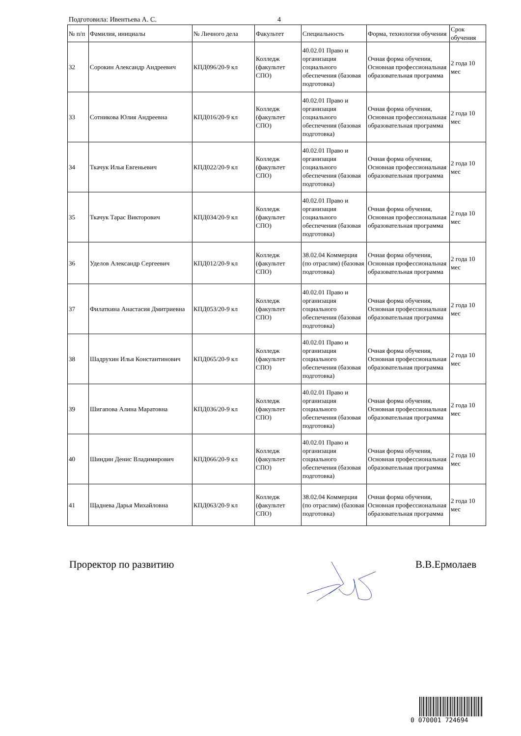Подготовила: Ивентьева А. С. 4
| № п/п | Фамилия, инициалы | № Личного дела | Факультет | Специальность | Форма, технология обучения | Срок обучения |
| --- | --- | --- | --- | --- | --- | --- |
| 32 | Сорокин Александр Андреевич | КПД096/20-9 кл | Колледж (факультет СПО) | 40.02.01 Право и организация социального обеспечения (базовая подготовка) | Очная форма обучения, Основная профессиональная образовательная программа | 2 года 10 мес |
| 33 | Сотникова Юлия Андреевна | КПД016/20-9 кл | Колледж (факультет СПО) | 40.02.01 Право и организация социального обеспечения (базовая подготовка) | Очная форма обучения, Основная профессиональная образовательная программа | 2 года 10 мес |
| 34 | Ткачук Илья Евгеньевич | КПД022/20-9 кл | Колледж (факультет СПО) | 40.02.01 Право и организация социального обеспечения (базовая подготовка) | Очная форма обучения, Основная профессиональная образовательная программа | 2 года 10 мес |
| 35 | Ткачук Тарас Викторович | КПД034/20-9 кл | Колледж (факультет СПО) | 40.02.01 Право и организация социального обеспечения (базовая подготовка) | Очная форма обучения, Основная профессиональная образовательная программа | 2 года 10 мес |
| 36 | Уделов Александр Сергеевич | КПД012/20-9 кл | Колледж (факультет СПО) | 38.02.04 Коммерция (по отраслям) (базовая подготовка) | Очная форма обучения, Основная профессиональная образовательная программа | 2 года 10 мес |
| 37 | Филаткина Анастасия Дмитриевна | КПД053/20-9 кл | Колледж (факультет СПО) | 40.02.01 Право и организация социального обеспечения (базовая подготовка) | Очная форма обучения, Основная профессиональная образовательная программа | 2 года 10 мес |
| 38 | Шадрухин Илья Константинович | КПД065/20-9 кл | Колледж (факультет СПО) | 40.02.01 Право и организация социального обеспечения (базовая подготовка) | Очная форма обучения, Основная профессиональная образовательная программа | 2 года 10 мес |
| 39 | Шигапова Алина Маратовна | КПД036/20-9 кл | Колледж (факультет СПО) | 40.02.01 Право и организация социального обеспечения (базовая подготовка) | Очная форма обучения, Основная профессиональная образовательная программа | 2 года 10 мес |
| 40 | Шиндин Денис Владимирович | КПД066/20-9 кл | Колледж (факультет СПО) | 40.02.01 Право и организация социального обеспечения (базовая подготовка) | Очная форма обучения, Основная профессиональная образовательная программа | 2 года 10 мес |
| 41 | Щаднева Дарья Михайловна | КПД063/20-9 кл | Колледж (факультет СПО) | 38.02.04 Коммерция (по отраслям) (базовая подготовка) | Очная форма обучения, Основная профессиональная образовательная программа | 2 года 10 мес |
Проректор по развитию В.В.Ермолаев
0 070001 724694